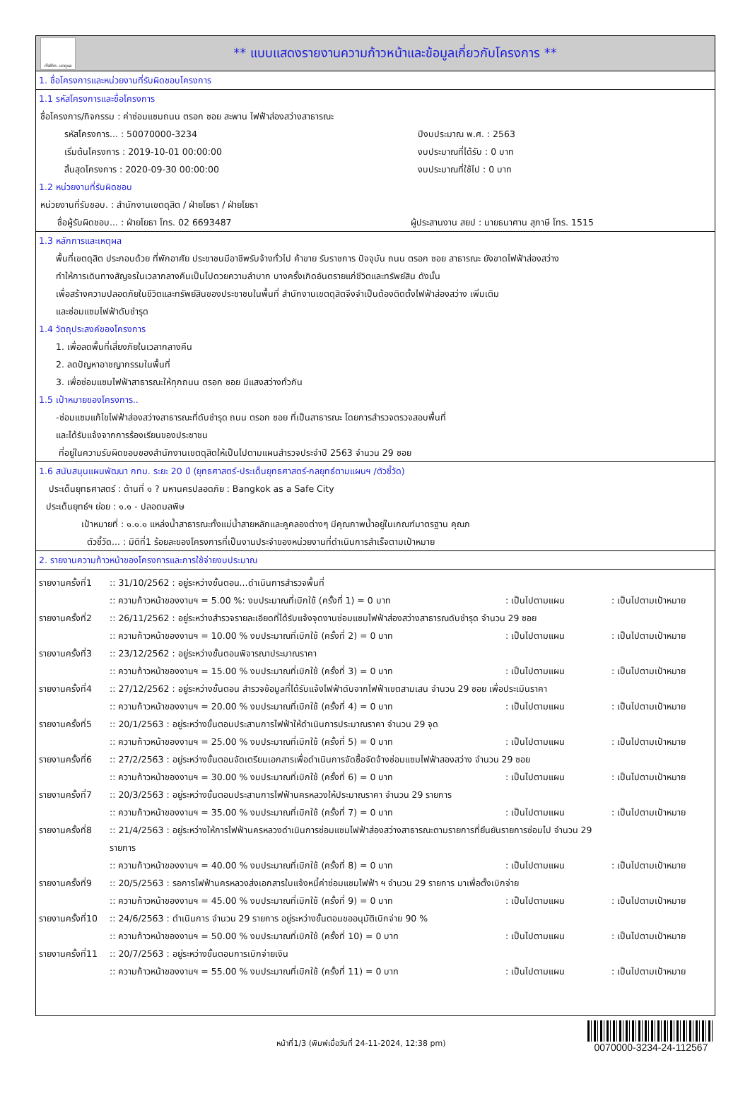ทั่งชีวิต..เราดูแล
** แบบแสดงรายงานความก้าวหน้าและข้อมูลเกี่ยวกับโครงการ **
1. ชื่อโครงการและหน่วยงานที่รับผิดชอบโครงการ
1.1 รหัสโครงการและชื่อโครงการ
ชื่อโครงการ/กิจกรรม : ค่าซ่อมแซมถนน ตรอก ซอย สะพาน ไฟฟ้าส่องสว่างสาธารณะ
รหัสโครงการ... : 50070000-3234 ปีงบประมาณ พ.ศ. : 2563
เริ่มต้นโครงการ : 2019-10-01 00:00:00 งบประมาณที่ได้รับ : 0 บาท
สิ้นสุดโครงการ : 2020-09-30 00:00:00 งบประมาณที่ใช้ไป : 0 บาท
1.2 หน่วยงานที่รับผิดชอบ
หน่วยงานที่รับชอบ. : สำนักงานเขตดุสิต / ฝ่ายโยธา / ฝ่ายโยธา
ชื่อผู้รับผิดชอบ... : ฝ่ายโยธา โทร. 02 6693487 ผู้ประสานงาน สยป : นายธนาศาน สุภาษี โทร. 1515
1.3 หลักการและเหตุผล
พื้นที่เขตดุสิต ประกอบด้วย ที่พักอาศัย ประชาชนมีอาชีพรับจ้างทั่วไป ค้าขาย รับราชการ ปัจจุบัน ถนน ตรอก ซอย สาธารณะ ยังขาดไฟฟ้าส่องสว่าง
ทำให้การเดินทางสัญจรในเวลากลางคืนเป็นไปดวยความลำบาก บางครั้งเกิดอันตรายแก่ชีวิตและทรัพย์สิน ดังนั้น
เพื่อสร้างความปลอดภัยในชีวิตและทรัพย์สินของประชาชนในพื้นที่ สำนักงานเขตดุสิตจึงจำเป็นต้องติดตั้งไฟฟ้าส่องสว่าง เพิ่มเติม
และซ่อมแซมไฟฟ้าดับชำรุด
1.4 วัตถุประสงค์ของโครงการ
1. เพื่อลดพื้นที่เสี่ยงภัยในเวลากลางคืน
2. ลดปัญหาอาชญากรรมในพื้นที่
3. เพื่อซ่อมแซมไฟฟ้าสาธารณะให้ทุกถนน ตรอก ซอย มีแสงสว่างทั่วกัน
1.5 เป้าหมายของโครงการ..
-ซ่อมแซมแก้ไขไฟฟ้าส่องสว่างสาธารณะที่ดับชำรุด ถนน ตรอก ซอย ที่เป็นสาธารณะ โดยการสำรวจตรวจสอบพื้นที่
และได้รับแจ้งจากการร้องเรียนของประชาชน
ที่อยู่ในความรับผิดชอบของสำนักงานเขตดุสิตให้เป็นไปตามแผนสำรวจประจำปี 2563 จำนวน 29 ซอย
1.6 สนับสนุนแผนพัฒนา กทม. ระยะ 20 ปี (ยุทธศาสตร์-ประเด็นยุทธศาสตร์-กลยุทธ์ตามแผนฯ /ตัวชี้วัด)
ประเด็นยุทธศาสตร์ : ด้านที่ ๑ ? มหานครปลอดภัย : Bangkok as a Safe City
ประเด็นยุทธ์ฯ ย่อย : ๑.๑ - ปลอดมลพิษ
เป้าหมายที่ : ๑.๑.๑ แหล่งน้ำสาธารณะทั้งแม่น้ำสายหลักและคูคลองต่างๆ มีคุณภาพน้ำอยู่ในเกณฑ์มาตรฐาน คุณภ
ตัวชี้วัด... : มิติที่1 ร้อยละของโครงการที่เป็นงานประจำของหน่วยงานที่ดำเนินการสำเร็จตามเป้าหมาย
2. รายงานความก้าวหน้าของโครงการและการใช้จ่ายงบประมาณ
รายงานครั้งที่1
:: 31/10/2562 : อยู่ระหว่างขั้นตอน...ดำเนินการสำรวจพื้นที่
:: ความก้าวหน้าของงานฯ = 5.00 %: งบประมาณที่เบิกใช้ (ครั้งที่ 1) = 0 บาท : เป็นไปตามแผน : เป็นไปตามเป้าหมาย
รายงานครั้งที่2
:: 26/11/2562 : อยู่ระหว่างสำรวจรายละเอียดที่ได้รับแจ้งจุดงานซ่อมแซมไฟฟ้าส่องสว่างสาธารณดับชำรุด จำนวน 29 ซอย
:: ความก้าวหน้าของงานฯ = 10.00 % งบประมาณที่เบิกใช้ (ครั้งที่ 2) = 0 บาท : เป็นไปตามแผน : เป็นไปตามเป้าหมาย
รายงานครั้งที่3
:: 23/12/2562 : อยู่ระหว่างขั้นตอนพิจารณาประมาณราคา
:: ความก้าวหน้าของงานฯ = 15.00 % งบประมาณที่เบิกใช้ (ครั้งที่ 3) = 0 บาท : เป็นไปตามแผน : เป็นไปตามเป้าหมาย
รายงานครั้งที่4
:: 27/12/2562 : อยู่ระหว่างขั้นตอน สำรวจข้อมูลที่ได้รับแจ้งไฟฟ้าดับจากไฟฟ้าเขตสามเสน จำนวน 29 ซอย เพื่อประเมินราคา
:: ความก้าวหน้าของงานฯ = 20.00 % งบประมาณที่เบิกใช้ (ครั้งที่ 4) = 0 บาท : เป็นไปตามแผน : เป็นไปตามเป้าหมาย
รายงานครั้งที่5
:: 20/1/2563 : อยู่ระหว่างขั้นตอนประสานการไฟฟ้าให้ดำเนินการประมาณราคา จำนวน 29 จุด
:: ความก้าวหน้าของงานฯ = 25.00 % งบประมาณที่เบิกใช้ (ครั้งที่ 5) = 0 บาท : เป็นไปตามแผน : เป็นไปตามเป้าหมาย
รายงานครั้งที่6
:: 27/2/2563 : อยู่ระหว่างขั้นตอนจัดเตรียมเอกสารเพื่อดำเนินการจัดซื้อจัดจ้างซ่อมแซมไฟฟ้าสองสว่าง จำนวน 29 ซอย
:: ความก้าวหน้าของงานฯ = 30.00 % งบประมาณที่เบิกใช้ (ครั้งที่ 6) = 0 บาท : เป็นไปตามแผน : เป็นไปตามเป้าหมาย
รายงานครั้งที่7
:: 20/3/2563 : อยู่ระหว่างขั้นตอนประสานการไฟฟ้านครหลวงให้ประมาณราคา จำนวน 29 รายการ
:: ความก้าวหน้าของงานฯ = 35.00 % งบประมาณที่เบิกใช้ (ครั้งที่ 7) = 0 บาท : เป็นไปตามแผน : เป็นไปตามเป้าหมาย
รายงานครั้งที่8
:: 21/4/2563 : อยู่ระหว่างให้การไฟฟ้านครหลวงดำเนินการซ่อมแซมไฟฟ้าส่องสว่างสาธารณะตามรายการที่ยืนยันรายการซ่อมไป จำนวน 29
รายการ
:: ความก้าวหน้าของงานฯ = 40.00 % งบประมาณที่เบิกใช้ (ครั้งที่ 8) = 0 บาท : เป็นไปตามแผน : เป็นไปตามเป้าหมาย
รายงานครั้งที่9
:: 20/5/2563 : รอการไฟฟ้านครหลวงส่งเอกสารใบแจ้งหนี้ค่าซ่อมแซมไฟฟ้า ฯ จำนวน 29 รายการ มาเพื่อตั้งเบิกจ่าย
:: ความก้าวหน้าของงานฯ = 45.00 % งบประมาณที่เบิกใช้ (ครั้งที่ 9) = 0 บาท : เป็นไปตามแผน : เป็นไปตามเป้าหมาย
รายงานครั้งที่10
:: 24/6/2563 : ดำเนินการ จำนวน 29 รายการ อยู่ระหว่างขั้นตอนขออนุมัติเบิกจ่าย 90 %
:: ความก้าวหน้าของงานฯ = 50.00 % งบประมาณที่เบิกใช้ (ครั้งที่ 10) = 0 บาท : เป็นไปตามแผน : เป็นไปตามเป้าหมาย
รายงานครั้งที่11
:: 20/7/2563 : อยู่ระหว่างขั้นตอนการเบิกจ่ายเงิน
:: ความก้าวหน้าของงานฯ = 55.00 % งบประมาณที่เบิกใช้ (ครั้งที่ 11) = 0 บาท : เป็นไปตามแผน : เป็นไปตามเป้าหมาย
หน้าที่1/3 (พิมพ์เมื่อวันที่ 24-11-2024, 12:38 pm)
0070000-3234-24-112567